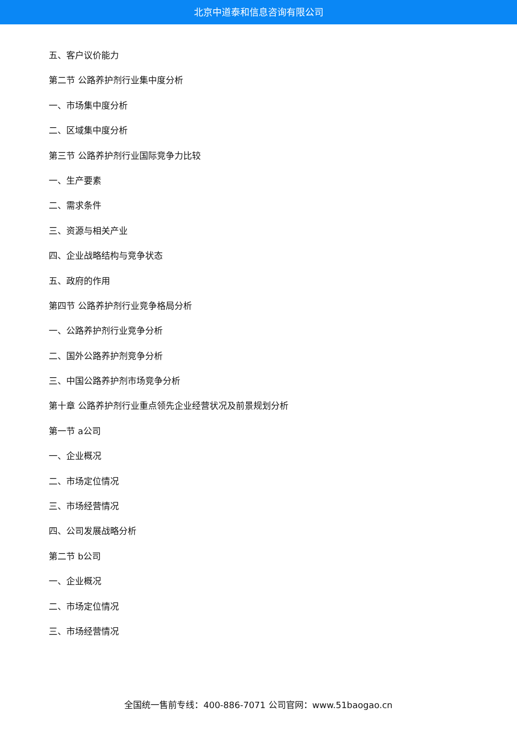北京中道泰和信息咨询有限公司
五、客户议价能力
第二节 公路养护剂行业集中度分析
一、市场集中度分析
二、区域集中度分析
第三节 公路养护剂行业国际竞争力比较
一、生产要素
二、需求条件
三、资源与相关产业
四、企业战略结构与竞争状态
五、政府的作用
第四节 公路养护剂行业竞争格局分析
一、公路养护剂行业竞争分析
二、国外公路养护剂竞争分析
三、中国公路养护剂市场竞争分析
第十章 公路养护剂行业重点领先企业经营状况及前景规划分析
第一节 a公司
一、企业概况
二、市场定位情况
三、市场经营情况
四、公司发展战略分析
第二节 b公司
一、企业概况
二、市场定位情况
三、市场经营情况
全国统一售前专线：400-886-7071 公司官网：www.51baogao.cn